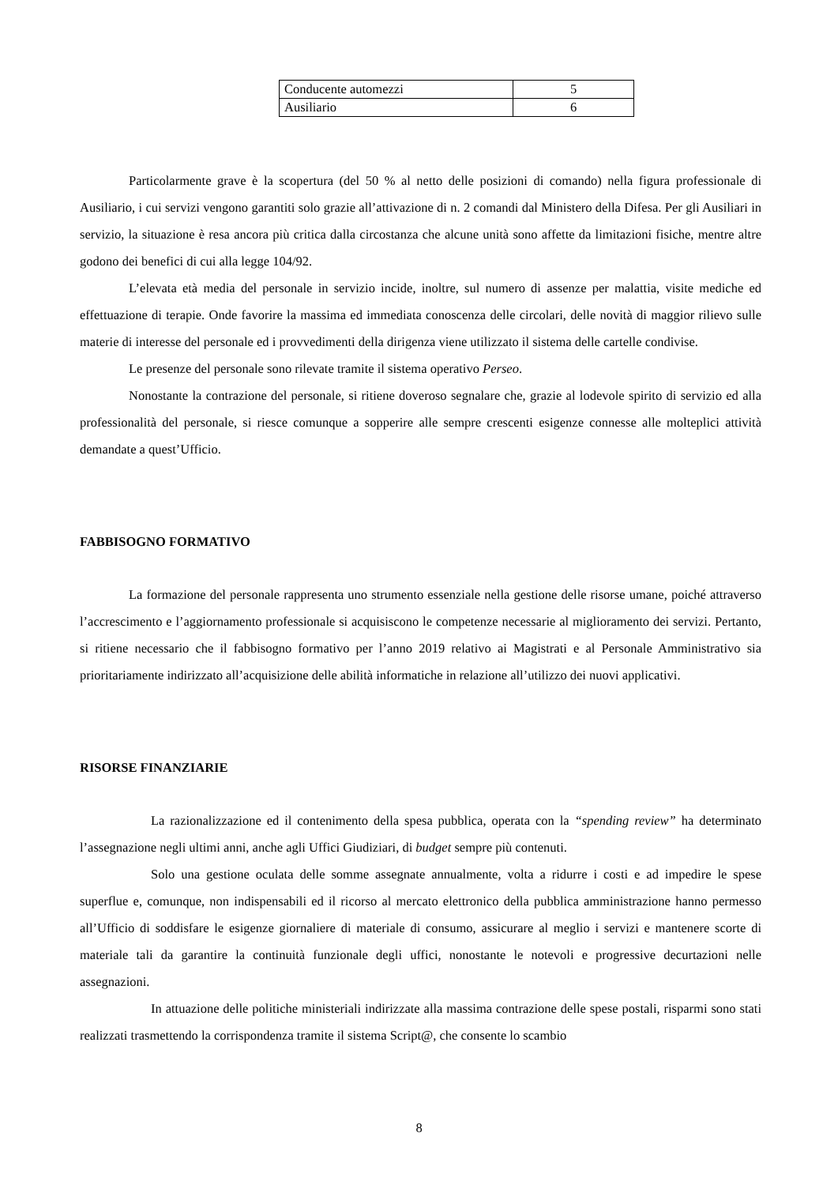| Conducente automezzi | 5 |
| Ausiliario | 6 |
Particolarmente grave è la scopertura (del 50 % al netto delle posizioni di comando) nella figura professionale di Ausiliario, i cui servizi vengono garantiti solo grazie all’attivazione di n. 2 comandi dal Ministero della Difesa. Per gli Ausiliari in servizio, la situazione è resa ancora più critica dalla circostanza che alcune unità sono affette da limitazioni fisiche, mentre altre godono dei benefici di cui alla legge 104/92.
L’elevata età media del personale in servizio incide, inoltre, sul numero di assenze per malattia, visite mediche ed effettuazione di terapie. Onde favorire la massima ed immediata conoscenza delle circolari, delle novità di maggior rilievo sulle materie di interesse del personale ed i provvedimenti della dirigenza viene utilizzato il sistema delle cartelle condivise.
Le presenze del personale sono rilevate tramite il sistema operativo Perseo.
Nonostante la contrazione del personale, si ritiene doveroso segnalare che, grazie al lodevole spirito di servizio ed alla professionalità del personale, si riesce comunque a sopperire alle sempre crescenti esigenze connesse alle molteplici attività demandate a quest’Ufficio.
FABBISOGNO FORMATIVO
La formazione del personale rappresenta uno strumento essenziale nella gestione delle risorse umane, poiché attraverso l’accrescimento e l’aggiornamento professionale si acquisiscono le competenze necessarie al miglioramento dei servizi. Pertanto, si ritiene necessario che il fabbisogno formativo per l’anno 2019 relativo ai Magistrati e al Personale Amministrativo sia prioritariamente indirizzato all’acquisizione delle abilità informatiche in relazione all’utilizzo dei nuovi applicativi.
RISORSE FINANZIARIE
La razionalizzazione ed il contenimento della spesa pubblica, operata con la “spending review” ha determinato l’assegnazione negli ultimi anni, anche agli Uffici Giudiziari, di budget sempre più contenuti.
Solo una gestione oculata delle somme assegnate annualmente, volta a ridurre i costi e ad impedire le spese superflue e, comunque, non indispensabili ed il ricorso al mercato elettronico della pubblica amministrazione hanno permesso all’Ufficio di soddisfare le esigenze giornaliere di materiale di consumo, assicurare al meglio i servizi e mantenere scorte di materiale tali da garantire la continuità funzionale degli uffici, nonostante le notevoli e progressive decurtazioni nelle assegnazioni.
In attuazione delle politiche ministeriali indirizzate alla massima contrazione delle spese postali, risparmi sono stati realizzati trasmettendo la corrispondenza tramite il sistema Script@, che consente lo scambio
8